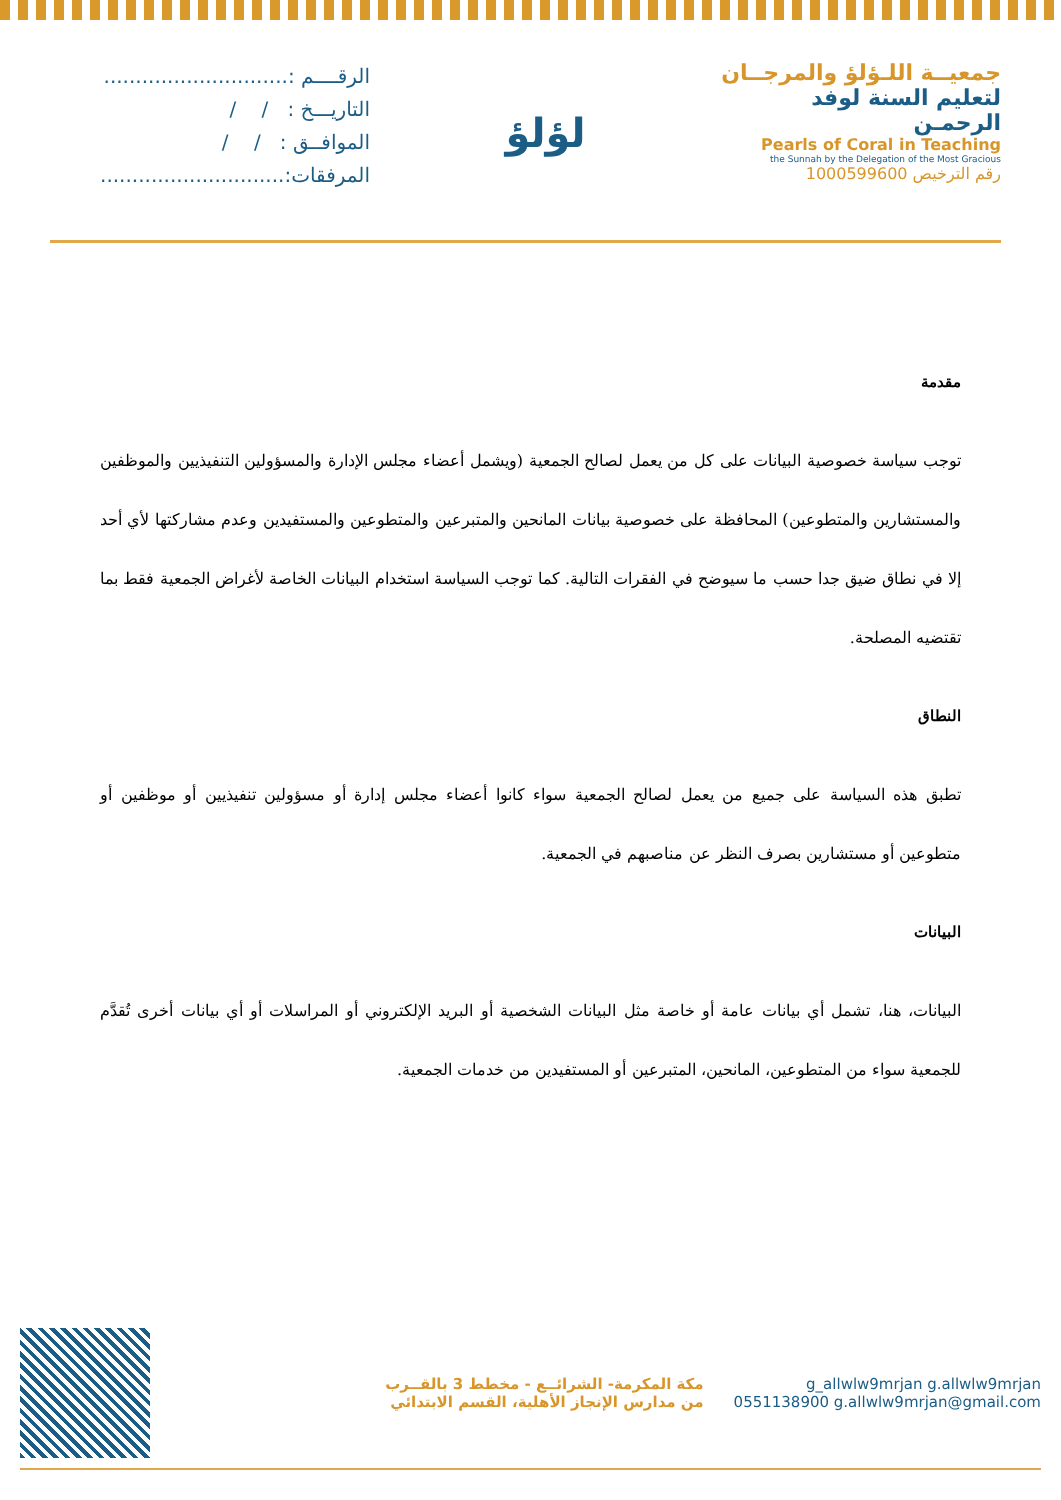الرقــــم :.............................
التاريـــخ : / /
الموافــق : / /
المرفقات:.............................
لؤلؤ
جمعيــة اللـؤلؤ والمرجــان
لتعليم السنة لوفد الرحمـن
Pearls of Coral in Teaching
the Sunnah by the Delegation of the Most Gracious
رقم الترخيص 1000599600
مقدمة
توجب سياسة خصوصية البيانات على كل من يعمل لصالح الجمعية (ويشمل أعضاء مجلس الإدارة والمسؤولين التنفيذيين والموظفين والمستشارين والمتطوعين) المحافظة على خصوصية بيانات المانحين والمتبرعين والمتطوعين والمستفيدين وعدم مشاركتها لأي أحد إلا في نطاق ضيق جدا حسب ما سيوضح في الفقرات التالية. كما توجب السياسة استخدام البيانات الخاصة لأغراض الجمعية فقط بما تقتضيه المصلحة.
النطاق
تطبق هذه السياسة على جميع من يعمل لصالح الجمعية سواء كانوا أعضاء مجلس إدارة أو مسؤولين تنفيذيين أو موظفين أو متطوعين أو مستشارين بصرف النظر عن مناصبهم في الجمعية.
البيانات
البيانات، هنا، تشمل أي بيانات عامة أو خاصة مثل البيانات الشخصية أو البريد الإلكتروني أو المراسلات أو أي بيانات أخرى تُقدَّم للجمعية سواء من المتطوعين، المانحين، المتبرعين أو المستفيدين من خدمات الجمعية.
g_allwlw9mrjan g.allwlw9mrjan
0551138900 g.allwlw9mrjan@gmail.com
مكة المكرمة- الشرائــع - مخطط 3 بالقــرب
من مدارس الإنجاز الأهلية، القسم الابتدائي